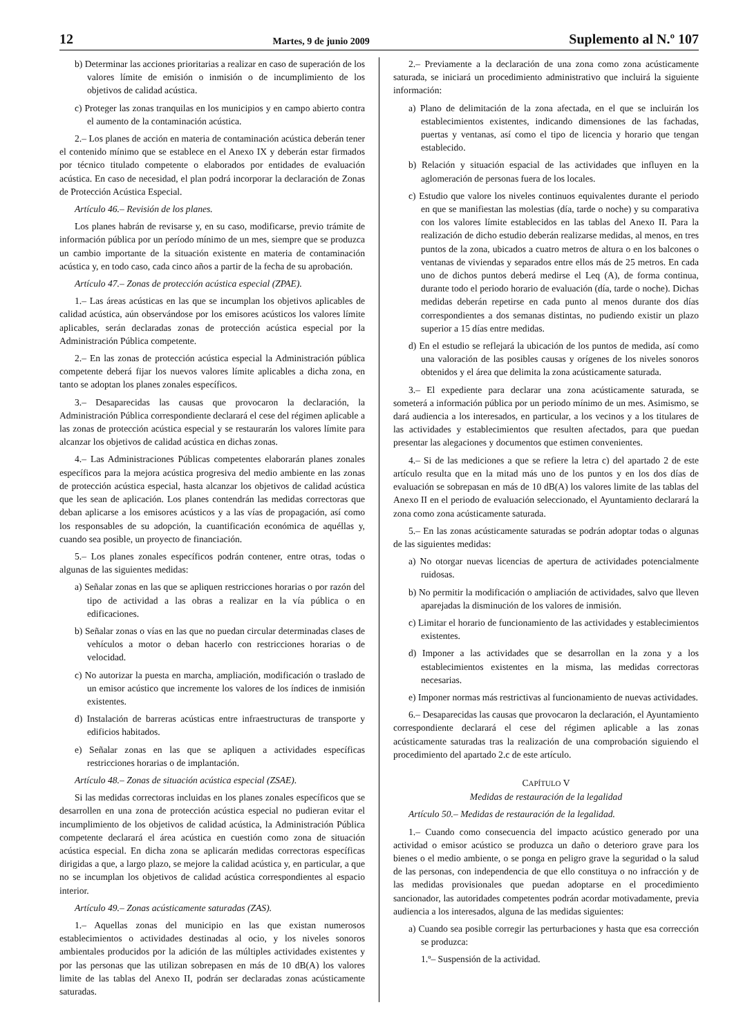12 Martes, 9 de junio 2009 Suplemento al N.º 107
b) Determinar las acciones prioritarias a realizar en caso de superación de los valores límite de emisión o inmisión o de incumplimiento de los objetivos de calidad acústica.
c) Proteger las zonas tranquilas en los municipios y en campo abierto contra el aumento de la contaminación acústica.
2.– Los planes de acción en materia de contaminación acústica deberán tener el contenido mínimo que se establece en el Anexo IX y deberán estar firmados por técnico titulado competente o elaborados por entidades de evaluación acústica. En caso de necesidad, el plan podrá incorporar la declaración de Zonas de Protección Acústica Especial.
Artículo 46.– Revisión de los planes.
Los planes habrán de revisarse y, en su caso, modificarse, previo trámite de información pública por un período mínimo de un mes, siempre que se produzca un cambio importante de la situación existente en materia de contaminación acústica y, en todo caso, cada cinco años a partir de la fecha de su aprobación.
Artículo 47.– Zonas de protección acústica especial (ZPAE).
1.– Las áreas acústicas en las que se incumplan los objetivos aplicables de calidad acústica, aún observándose por los emisores acústicos los valores límite aplicables, serán declaradas zonas de protección acústica especial por la Administración Pública competente.
2.– En las zonas de protección acústica especial la Administración pública competente deberá fijar los nuevos valores límite aplicables a dicha zona, en tanto se adoptan los planes zonales específicos.
3.– Desaparecidas las causas que provocaron la declaración, la Administración Pública correspondiente declarará el cese del régimen aplicable a las zonas de protección acústica especial y se restaurarán los valores límite para alcanzar los objetivos de calidad acústica en dichas zonas.
4.– Las Administraciones Públicas competentes elaborarán planes zonales específicos para la mejora acústica progresiva del medio ambiente en las zonas de protección acústica especial, hasta alcanzar los objetivos de calidad acústica que les sean de aplicación. Los planes contendrán las medidas correctoras que deban aplicarse a los emisores acústicos y a las vías de propagación, así como los responsables de su adopción, la cuantificación económica de aquéllas y, cuando sea posible, un proyecto de financiación.
5.– Los planes zonales específicos podrán contener, entre otras, todas o algunas de las siguientes medidas:
a) Señalar zonas en las que se apliquen restricciones horarias o por razón del tipo de actividad a las obras a realizar en la vía pública o en edificaciones.
b) Señalar zonas o vías en las que no puedan circular determinadas clases de vehículos a motor o deban hacerlo con restricciones horarias o de velocidad.
c) No autorizar la puesta en marcha, ampliación, modificación o traslado de un emisor acústico que incremente los valores de los índices de inmisión existentes.
d) Instalación de barreras acústicas entre infraestructuras de transporte y edificios habitados.
e) Señalar zonas en las que se apliquen a actividades específicas restricciones horarias o de implantación.
Artículo 48.– Zonas de situación acústica especial (ZSAE).
Si las medidas correctoras incluidas en los planes zonales específicos que se desarrollen en una zona de protección acústica especial no pudieran evitar el incumplimiento de los objetivos de calidad acústica, la Administración Pública competente declarará el área acústica en cuestión como zona de situación acústica especial. En dicha zona se aplicarán medidas correctoras específicas dirigidas a que, a largo plazo, se mejore la calidad acústica y, en particular, a que no se incumplan los objetivos de calidad acústica correspondientes al espacio interior.
Artículo 49.– Zonas acústicamente saturadas (ZAS).
1.– Aquellas zonas del municipio en las que existan numerosos establecimientos o actividades destinadas al ocio, y los niveles sonoros ambientales producidos por la adición de las múltiples actividades existentes y por las personas que las utilizan sobrepasen en más de 10 dB(A) los valores limite de las tablas del Anexo II, podrán ser declaradas zonas acústicamente saturadas.
2.– Previamente a la declaración de una zona como zona acústicamente saturada, se iniciará un procedimiento administrativo que incluirá la siguiente información:
a) Plano de delimitación de la zona afectada, en el que se incluirán los establecimientos existentes, indicando dimensiones de las fachadas, puertas y ventanas, así como el tipo de licencia y horario que tengan establecido.
b) Relación y situación espacial de las actividades que influyen en la aglomeración de personas fuera de los locales.
c) Estudio que valore los niveles continuos equivalentes durante el periodo en que se manifiestan las molestias (día, tarde o noche) y su comparativa con los valores límite establecidos en las tablas del Anexo II. Para la realización de dicho estudio deberán realizarse medidas, al menos, en tres puntos de la zona, ubicados a cuatro metros de altura o en los balcones o ventanas de viviendas y separados entre ellos más de 25 metros. En cada uno de dichos puntos deberá medirse el Leq (A), de forma continua, durante todo el periodo horario de evaluación (día, tarde o noche). Dichas medidas deberán repetirse en cada punto al menos durante dos días correspondientes a dos semanas distintas, no pudiendo existir un plazo superior a 15 días entre medidas.
d) En el estudio se reflejará la ubicación de los puntos de medida, así como una valoración de las posibles causas y orígenes de los niveles sonoros obtenidos y el área que delimita la zona acústicamente saturada.
3.– El expediente para declarar una zona acústicamente saturada, se someterá a información pública por un periodo mínimo de un mes. Asimismo, se dará audiencia a los interesados, en particular, a los vecinos y a los titulares de las actividades y establecimientos que resulten afectados, para que puedan presentar las alegaciones y documentos que estimen convenientes.
4.– Si de las mediciones a que se refiere la letra c) del apartado 2 de este artículo resulta que en la mitad más uno de los puntos y en los dos días de evaluación se sobrepasan en más de 10 dB(A) los valores limite de las tablas del Anexo II en el periodo de evaluación seleccionado, el Ayuntamiento declarará la zona como zona acústicamente saturada.
5.– En las zonas acústicamente saturadas se podrán adoptar todas o algunas de las siguientes medidas:
a) No otorgar nuevas licencias de apertura de actividades potencialmente ruidosas.
b) No permitir la modificación o ampliación de actividades, salvo que lleven aparejadas la disminución de los valores de inmisión.
c) Limitar el horario de funcionamiento de las actividades y establecimientos existentes.
d) Imponer a las actividades que se desarrollan en la zona y a los establecimientos existentes en la misma, las medidas correctoras necesarias.
e) Imponer normas más restrictivas al funcionamiento de nuevas actividades.
6.– Desaparecidas las causas que provocaron la declaración, el Ayuntamiento correspondiente declarará el cese del régimen aplicable a las zonas acústicamente saturadas tras la realización de una comprobación siguiendo el procedimiento del apartado 2.c de este artículo.
CAPÍTULO V
Medidas de restauración de la legalidad
Artículo 50.– Medidas de restauración de la legalidad.
1.– Cuando como consecuencia del impacto acústico generado por una actividad o emisor acústico se produzca un daño o deterioro grave para los bienes o el medio ambiente, o se ponga en peligro grave la seguridad o la salud de las personas, con independencia de que ello constituya o no infracción y de las medidas provisionales que puedan adoptarse en el procedimiento sancionador, las autoridades competentes podrán acordar motivadamente, previa audiencia a los interesados, alguna de las medidas siguientes:
a) Cuando sea posible corregir las perturbaciones y hasta que esa corrección se produzca:
1.º– Suspensión de la actividad.